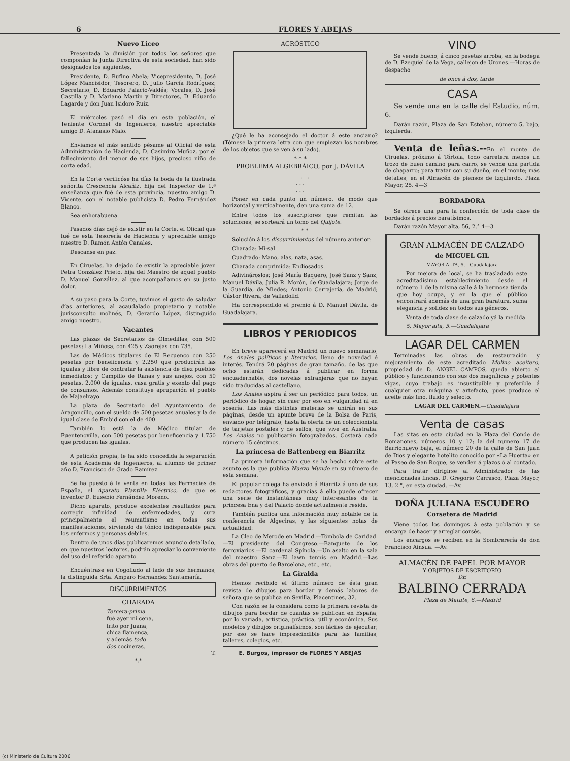6 FLORES Y ABEJAS
Nuevo Liceo
Presentada la dimisión por todos los señores que componían la Junta Directiva de esta sociedad, han sido designados los siguientes.
Presidente, D. Rufino Abela; Vicepresidente, D. José López Mancisidor; Tesorero, D. Julio García Rodríguez; Secretario, D. Eduardo Palacio-Valdés; Vocales, D. José Castilla y D. Mariano Martín y Directores, D. Eduardo Lagarde y don Juan Isidoro Ruiz.
El miércoles pasó el día en esta población, el Teniente Coronel de Ingenieros, nuestro apreciable amigo D. Atanasio Malo.
Enviamos el más sentido pésame al Oficial de esta Administración de Hacienda, D. Casimiro Muñoz, por el fallecimiento del menor de sus hijos, precioso niño de corta edad.
En la Corte verificóse ha días la boda de la ilustrada señorita Crescencia Alcañiz, hija del Inspector de 1.ª enseñanza que fué de esta provincia, nuestro amigo D. Vicente, con el notable publicista D. Pedro Fernández Blanco.
Sea enhorabuena.
Pasados días dejó de existir en la Corte, el Oficial que fué de esta Tesorería de Hacienda y apreciable amigo nuestro D. Ramón Antón Canales.
Descanse en paz.
En Ciruelas, ha dejado de existir la apreciable joven Petra González Prieto, hija del Maestro de aquel pueblo D. Manuel González, al que acompañamos en su justo dolor.
A su paso para la Corte, tuvimos el gusto de saludar días anteriores, al acaudalado propietario y notable jurisconsulto molinés, D. Gerardo López, distinguido amigo nuestro.
Vacantes
Las plazas de Secretarios de Olmedillas, con 500 pesetas; La Miñosa, con 425 y Zaorejas con 735.
Las de Médicos titulares de El Recuenco con 250 pesetas por beneficencia y 2.250 que producirán las igualas y libre de contratar la asistencia de diez pueblos inmediatos; y Campillo de Ranas y sus anejos, con 50 pesetas, 2.000 de igualas, casa gratis y exento del pago de consumos. Además constituye aprupación el pueblo de Majaelrayo.
La plaza de Secretario del Ayuntamiento de Aragoncillo, con el sueldo de 500 pesetas anuales y la de igual clase de Embid con el de 400.
También lo está la de Médico titular de Fuentenovilla, con 500 pesetas por beneficencia y 1.750 que producen las igualas.
A petición propia, le ha sido concedida la separación de esta Academia de Ingenieros, al alumno de primer año D. Francisco de Grado Ramírez.
Se ha puesto á la venta en todas las Farmacias de España, el Aparato Plantilla Eléctrico, de que es inventor D. Eusebio Fernández Moreno.
Dicho aparato, produce excelentes resultados para corregir infinidad de enfermedades, y cura principalmente el reumatismo en todas sus manifestaciones, sirviendo de tónico indispensable para los enfermos y personas débiles.
Dentro de unos días publicaremos anuncio detallado, en que nuestros lectores, podrán apreciar lo conveniente del uso del referido aparato.
Encuéntrase en Cogolludo al lado de sus hermanos, la distinguida Srta. Amparo Hernandez Santamaría.
DISCURRIMIENTOS
CHARADA
Tercera-prima
fué ayer mi cena,
frito por Juana,
chica flamenca,
y además todo
dos cocineras.
T.
*.*
ACRÓSTICO
¿Qué le ha aconsejado el doctor á este anciano? (Tómese la primera letra con que empiezan los nombres de los objetos que se ven á su lado).
* * *
PROBLEMA ALGEBRÁICO, por J. DÁVILA
. . .
. . .
. . .
Poner en cada punto un número, de modo que horizontal y verticalmente, den una suma de 12.
Entre todos los suscriptores que remitan las soluciones, se sorteará un tomo del Quijote.
* *
Solución á los discurrimientos del número anterior:
Charada: Mi-sal.
Cuadrado: Mano, alas, nata, asas.
Charada comprimida: Endiosados.
Adivinároslos: José María Baquero, José Sanz y Sanz, Manuel Dávila, Julia R. Morón, de Guadalajara; Jorge de la Guardia, de Miedes; Antonio Cerrajería, de Madrid; Cástor Rivera, de Valladolid.
Ha correspondido el premio á D. Manuel Dávila, de Guadalajara.
LIBROS Y PERIODICOS
En breve aparecerá en Madrid un nuevo semanario, Los Anales políticos y literarios, lleno de novedad é interés. Tendrá 20 páginas de gran tamaño, de las que ocho estarán dedicadas á publicar en forma encuadernable, dos novelas extranjeras que no hayan sido traducidas al castellano.
Los Anales aspira á ser un periódico para todos, un periódico de hogar, sin caer por eso en vulgaridad ni en sosería. Las más distintas materias se unirán en sus páginas, desde un apunte breve de la Bolsa de París, enviado por telégrafo, hasta la oferta de un coleccionista de tarjetas postales y de sellos, que vive en Australia. Los Anales no publicarán fotograbados. Costará cada número 15 céntimos.
La princesa de Battenberg en Biarritz
La primera información que se ha hecho sobre este asunto es la que publica Nuevo Mundo en su número de esta semana.
El popular colega ha enviado á Biarritz á uno de sus redactores fotográficos, y gracias á ello puede ofrecer una serie de instantáneas muy interesantes de la princesa Ena y del Palacio donde actualmente reside.
También publica una información muy notable de la conferencia de Algeciras, y las siguientes notas de actualidad:
La Cleo de Merode en Madrid.—Tómbola de Caridad.—El presidente del Congreso.—Banquete de los ferroviarios.—El cardenal Spínola.—Un asalto en la sala del maestro Sanz.—El lawn tennis en Madrid.—Las obras del puerto de Barcelona, etc., etc.
La Giralda
Hemos recibido el último número de ésta gran revista de dibujos para bordar y demás labores de señora que se publica en Sevilla, Placentines, 32.
Con razón se la considera como la primera revista de dibujos para bordar de cuantas se publican en España, por lo variada, artística, práctica, útil y económica. Sus modelos y dibujos originalísimos, son fáciles de ejecutar; por eso se hace imprescindible para las familias, talleres, colegios, etc.
E. Burgos, impresor de FLORES Y ABEJAS
VINO
Se vende bueno, á cinco pesetas arroba, en la bodega de D. Ezequiel de la Vega, callejon de Urones.—Horas de despacho
de once á dos, tarde
CASA
Se vende una en la calle del Estudio, núm. 6.
Darán razón, Plaza de San Esteban, número 5, bajo, izquierda.
Venta de leñas.--En el monte de Ciruelas, próximo á Tórtola, todo carretera menos un trozo de buen camino para carro, se vende una partida de chaparro; para tratar con su dueño, en el monte; más detalles, en el Almacén de piensos de Izquierdo, Plaza Mayor, 25. 4—3
BORDADORA
Se ofrece una para la confección de toda clase de bordados á precios baratísimos.
Darán razón Mayor alta, 56, 2.° 4—3
GRAN ALMACÉN DE CALZADO
de MIGUEL GIL
MAYOR ALTA, 5.—Guadalajara
Por mejora de local, se ha trasladado este acreditadísimo establecimiento desde el número 1 de la misma calle á la hermosa tienda que hoy ocupa, y en la que el público encontrará además de una gran baratura, suma elegancia y solidez en todos sus géneros.
Venta de toda clase de calzado yá la medida.
5, Mayor alta, 5.—Guadalajara
LAGAR DEL CARMEN
Terminadas las obras de restauración y mejoramiento de este acreditado Molino aceitero, propiedad de D. ANGEL CAMPOS, queda abierto al público y funcionando con sus dos magníficas y potentes vigas, cuyo trabajo es insustituible y preferible á cualquier otra máquina y artefacto, pues produce el aceite más fino, fluido y selecto.
LAGAR DEL CARMEN.—Guadalajara
Venta de casas
Las sitas en esta ciudad en la Plaza del Conde de Romanones, números 10 y 12; la del numero 17 de Barrionuevo baja, el número 20 de la calle de San Juan de Dios y elegante hotelito conocido por «La Huerta» en el Paseo de San Roque, se venden á plazos ó al contado.
Para tratar dirigirse al Administrador de las mencionadas fincas, D. Gregorio Carrasco, Plaza Mayor, 13, 2.°, en esta ciudad. —Av.
DOÑA JULIANA ESCUDERO
Corsetera de Madrid
Viene todos los domingos á esta población y se encarga de hacer y arreglar corsés.
Los encargos se reciben en la Sombrerería de don Francisco Ainsua. —Av.
ALMACÉN DE PAPEL POR MAYOR
Y OBJETOS DE ESCRITORIO
DE
BALBINO CERRADA
Plaza de Matute, 6.—Madrid
(c) Ministerio de Cultura 2006